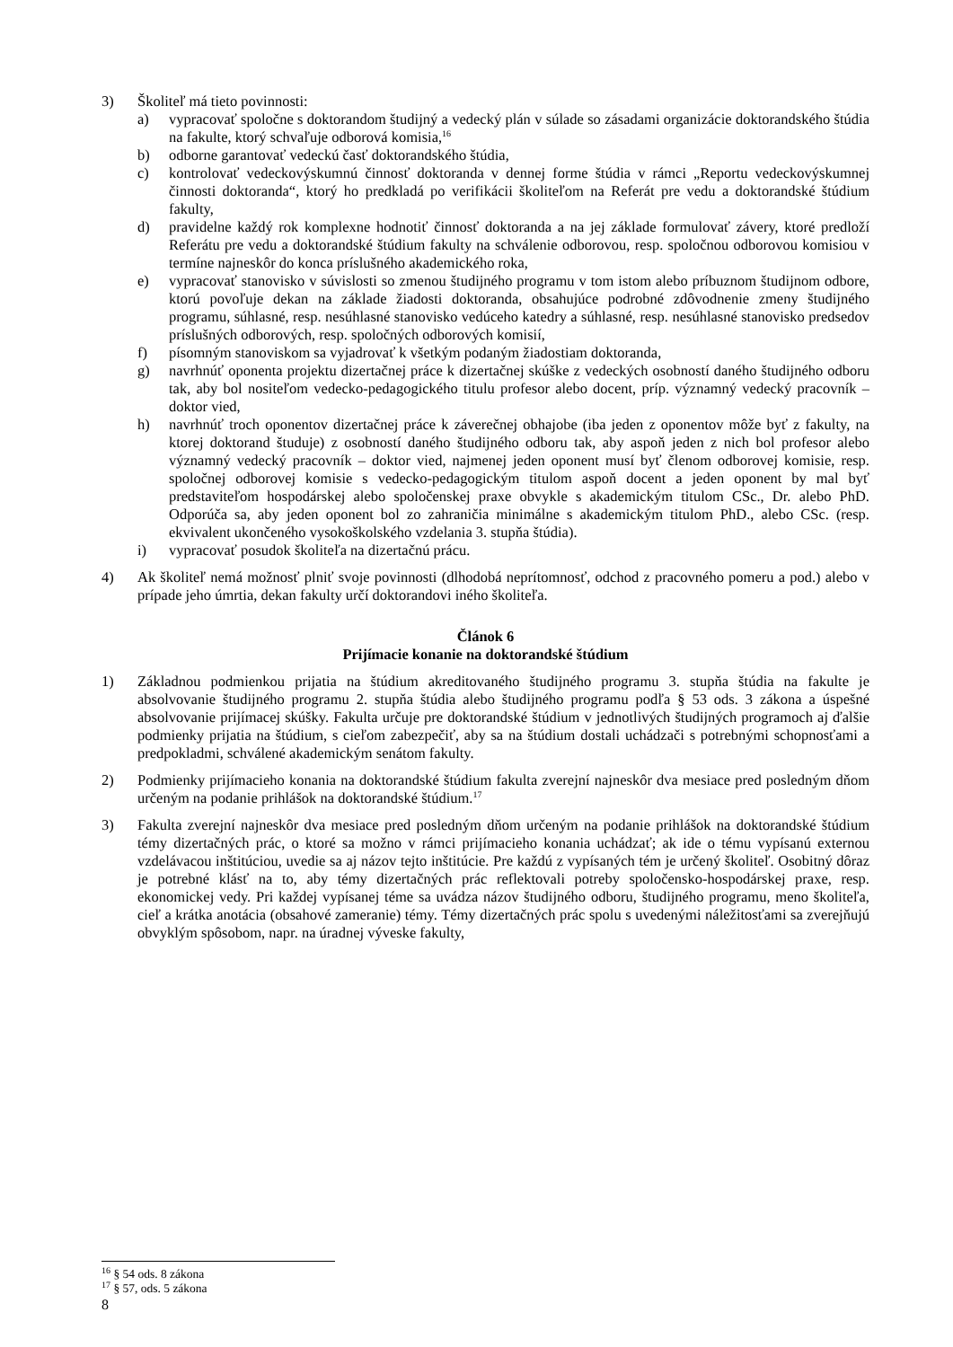3) Školiteľ má tieto povinnosti:
a) vypracovať spoločne s doktorandom študijný a vedecký plán v súlade so zásadami organizácie doktorandského štúdia na fakulte, ktorý schvaľuje odborová komisia,<sup>16</sup>
b) odborne garantovať vedeckú časť doktorandského štúdia,
c) kontrolovať vedeckovýskumnú činnosť doktoranda v dennej forme štúdia v rámci „Reportu vedeckovýskumnej činnosti doktoranda“, ktorý ho predkladá po verifikácii školiteľom na Referát pre vedu a doktorandské štúdium fakulty,
d) pravidelne každý rok komplexne hodnotiť činnosť doktoranda a na jej základe formulovať závery, ktoré predloží Referátu pre vedu a doktorandské štúdium fakulty na schválenie odborovou, resp. spoločnou odborovou komisiou v termíne najneskôr do konca príslušného akademického roka,
e) vypracovať stanovisko v súvislosti so zmenou študijného programu v tom istom alebo príbuznom študijnom odbore, ktorú povoľuje dekan na základe žiadosti doktoranda, obsahujúce podrobné zdôvodnenie zmeny študijného programu, súhlasné, resp. nesúhlasné stanovisko vedúceho katedry a súhlasné, resp. nesúhlasné stanovisko predsedov príslušných odborových, resp. spoločných odborových komisií,
f) písomným stanoviskom sa vyjadrovať k všetkým podaným žiadostiam doktoranda,
g) navrhnúť oponenta projektu dizertačnej práce k dizertačnej skúške z vedeckých osobností daného študijného odboru tak, aby bol nositeľom vedecko-pedagogického titulu profesor alebo docent, príp. významný vedecký pracovník – doktor vied,
h) navrhnúť troch oponentov dizertačnej práce k záverečnej obhajobe (iba jeden z oponentov môže byť z fakulty, na ktorej doktorand študuje) z osobností daného študijného odboru tak, aby aspoň jeden z nich bol profesor alebo významný vedecký pracovník – doktor vied, najmenej jeden oponent musí byť členom odborovej komisie, resp. spoločnej odborovej komisie s vedecko-pedagogickým titulom aspoň docent a jeden oponent by mal byť predstaviteľom hospodárskej alebo spoločenskej praxe obvykle s akademickým titulom CSc., Dr. alebo PhD. Odporúča sa, aby jeden oponent bol zo zahraničia minimálne s akademickým titulom PhD., alebo CSc. (resp. ekvivalent ukončeného vysokoškolského vzdelania 3. stupňa štúdia).
i) vypracovať posudok školiteľa na dizertačnú prácu.
4) Ak školiteľ nemá možnosť plniť svoje povinnosti (dlhodobá neprítomnosť, odchod z pracovného pomeru a pod.) alebo v prípade jeho úmrtia, dekan fakulty určí doktorandovi iného školiteľa.
Článok 6
Prijímacie konanie na doktorandské štúdium
1) Základnou podmienkou prijatia na štúdium akreditovaného študijného programu 3. stupňa štúdia na fakulte je absolvovanie študijného programu 2. stupňa štúdia alebo študijného programu podľa § 53 ods. 3 zákona a úspešné absolvovanie prijímacej skúšky. Fakulta určuje pre doktorandské štúdium v jednotlivých študijných programoch aj ďalšie podmienky prijatia na štúdium, s cieľom zabezpečiť, aby sa na štúdium dostali uchádzači s potrebnými schopnosťami a predpokladmi, schválené akademickým senátom fakulty.
2) Podmienky prijímacieho konania na doktorandské štúdium fakulta zverejní najneskôr dva mesiace pred posledným dňom určeným na podanie prihlášok na doktorandské štúdium.<sup>17</sup>
3) Fakulta zverejní najneskôr dva mesiace pred posledným dňom určeným na podanie prihlášok na doktorandské štúdium témy dizertačných prác, o ktoré sa možno v rámci prijímacieho konania uchádzať; ak ide o tému vypísanú externou vzdelávacou inštitúciou, uvedie sa aj názov tejto inštitúcie. Pre každú z vypísaných tém je určený školiteľ. Osobitný dôraz je potrebné klásť na to, aby témy dizertačných prác reflektovali potreby spoločensko-hospodárskej praxe, resp. ekonomickej vedy. Pri každej vypísanej téme sa uvádza názov študijného odboru, študijného programu, meno školiteľa, cieľ a krátka anotácia (obsahové zameranie) témy. Témy dizertačných prác spolu s uvedenými náležitosťami sa zverejňujú obvyklým spôsobom, napr. na úradnej výveske fakulty,
<sup>16</sup> § 54 ods. 8 zákona
<sup>17</sup> § 57, ods. 5 zákona
8